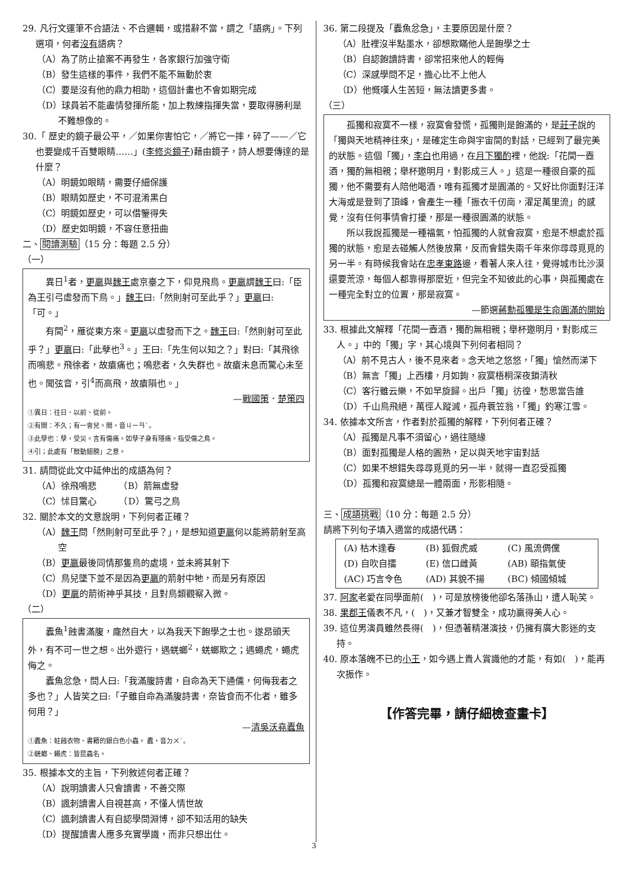29. 凡行文運筆不合語法、不合邏輯，或措辭不當，謂之「語病」。下列選項，何者沒有語病？
（A）為了防止搶案不再發生，各家銀行加強守衛
（B）發生這樣的事件，我們不能不無動於衷
（C）要是沒有他的鼎力相助，這個計畫也不會如期完成
（D）球員若不能盡情發揮所能，加上教練指揮失當，要取得勝利是不難想像的。
30.「 歷史的鏡子最公平，／如果你害怕它，／將它一摔，碎了——／它也要變成千百雙眼睛……」(李修炎鏡子)藉由鏡子，詩人想要傳達的是什麼？
（A）明鏡如眼睛，需要仔細保護
（B）眼睛如歷史，不可混淆黑白
（C）明鏡如歷史，可以借鑒得失
（D）歷史如明鏡，不容任意扭曲
二、閱讀測驗（15 分：每題 2.5 分）
（一）
異日<sup>1</sup>者，更嬴與魏王處京臺之下，仰見飛鳥。更嬴謂魏王曰:「臣為王引弓虛發而下鳥。」魏王曰:「然則射可至此乎？」更嬴曰:「可。」
有間<sup>2</sup>，雁從東方來。更嬴以虛發而下之。魏王曰:「然則射可至此乎？」更嬴曰:「此孽也<sup>3</sup>。」王曰:「先生何以知之？」對曰:「其飛徐而鳴悲。飛徐者，故瘡痛也；鳴悲者，久失群也。故瘡未息而驚心未至也。聞弦音，引<sup>4</sup>而高飛，故瘡隕也。」
—戰國策．楚策四
①異日：往日、以前、從前。
②有間：不久；有一會兒。間，音ㄐㄧㄢˋ。
③此孽也：孽，受災。言有傷痛。如孽子身有隱痛。指受傷之鳥。
④引；此處有「鼓動翅膀」之意。
31. 請問從此文中延伸出的成語為何？
（A）徐飛鳴悲　　　（B）箭無虛發
（C）怵目驚心　　　（D）驚弓之鳥
32. 關於本文的文意說明，下列何者正確？
（A）魏王問「然則射可至此乎？」，是想知道更嬴何以能將箭射至高空
（B）更嬴最後同情那隻鳥的處境，並未將其射下
（C）鳥兒墜下並不是因為更嬴的箭射中牠，而是另有原因
（D）更嬴的箭術神乎其技，且對鳥類觀察入微。
（二）
蠹魚<sup>1</sup>蝕書滿腹，龐然自大，以為我天下飽學之士也。遂昂頭天外，有不可一世之想。出外遊行，遇蜣螂<sup>2</sup>，蜣螂欺之；遇蠅虎，蠅虎侮之。
蠹魚忿急，問人曰:「我滿腹詩書，自命為天下通儒，何侮我者之多也？」人皆笑之曰:「子雖自命為滿腹詩書，奈皆食而不化者，雖多何用？」
—清吳沃堯蠹魚
①蠹魚：蛀蝕衣物、書籍的銀白色小蟲。 蠹，音ㄉㄨˋ。
②蜣螂、蠅虎：皆昆蟲名。
35. 根據本文的主旨，下列敘述何者正確？
（A）說明讀書人只會讀書，不善交際
（B）諷刺讀書人自視甚高，不懂人情世故
（C）諷刺讀書人有自認學問淵博，卻不知活用的缺失
（D）提醒讀書人應多充實學識，而非只想出仕。
36. 第二段提及「蠹魚忿急」，主要原因是什麼？
（A）肚裡沒半點墨水，卻想欺瞞他人是飽學之士
（B）自認飽讀詩書，卻常招來他人的輕侮
（C）深感學問不足，擔心比不上他人
（D）他慨嘆人生苦短，無法讀更多書。
（三）
孤獨和寂寞不一樣，寂寞會發慌，孤獨則是飽滿的，是莊子說的「獨與天地精神往來」，是確定生命與宇宙間的對話，已經到了最完美的狀態。這個「獨」，李白也用過，在月下獨酌裡，他說:「花間一壺酒，獨酌無相親；舉杯邀明月，對影成三人。」這是一種很自豪的孤獨，他不需要有人陪他喝酒，唯有孤獨才是圓滿的。又好比你面對汪洋大海或是登到了頂峰，會產生一種「振衣千仞崗，濯足萬里流」的感覺，沒有任何事情會打擾，那是一種很圓滿的狀態。
所以我說孤獨是一種福氣，怕孤獨的人就會寂寞，愈是不想處於孤獨的狀態，愈是去碰觸人然後放棄，反而會錯失兩千年來你尋尋覓覓的另一半。有時候我會站在忠孝東路邊，看著人來人往，覺得城市比沙漠還要荒涼，每個人都靠得那麼近，但完全不知彼此的心事，與孤獨處在一種完全對立的位置，那是寂寞。
—節選蔣勳孤獨是生命圓滿的開始
33. 根據此文解釋「花間一壺酒，獨酌無相親；舉杯邀明月，對影成三人。」中的「獨」字，其心境與下列何者相同？
（A）前不見古人，後不見來者。念天地之悠悠，「獨」愴然而涕下
（B）無言「獨」上西樓，月如鉤，寂寞梧桐深夜鎖清秋
（C）客行雖云樂，不如早旋歸。出戶「獨」彷徨，愁思當告誰
（D）千山鳥飛絕，萬徑人蹤滅，孤舟蓑笠翁，「獨」釣寒江雪。
34. 依據本文所言，作者對於孤獨的解釋，下列何者正確？
（A）孤獨是凡事不須留心，過往隨緣
（B）面對孤獨是人格的圓熟，足以與天地宇宙對話
（C）如果不想錯失尋尋覓覓的另一半，就得一直忍受孤獨
（D）孤獨和寂寞總是一體兩面，形影相隨。
三、成語挑戰（10 分：每題 2.5 分）
請將下列句子填入適當的成語代碼：
(A) 枯木逢春 (B) 狐假虎威 (C) 風流倜儻 (D) 自吹自擂 (E) 信口雌黃 (AB) 頤指氣使 (AC) 巧言令色 (AD) 其貌不揚 (BC) 傾國傾城
37. 阿家老愛在同學面前(　)，可是放榜後他卻名落孫山，遭人恥笑。
38. 果郡王儀表不凡，(　)，又兼才智雙全，成功贏得美人心。
39. 這位男演員雖然長得(　)，但憑著精湛演技，仍擁有廣大影迷的支持。
40. 原本落魄不已的小王，如今遇上貴人賞識他的才能，有如(　)，能再次振作。
【作答完畢，請仔細檢查畫卡】
3